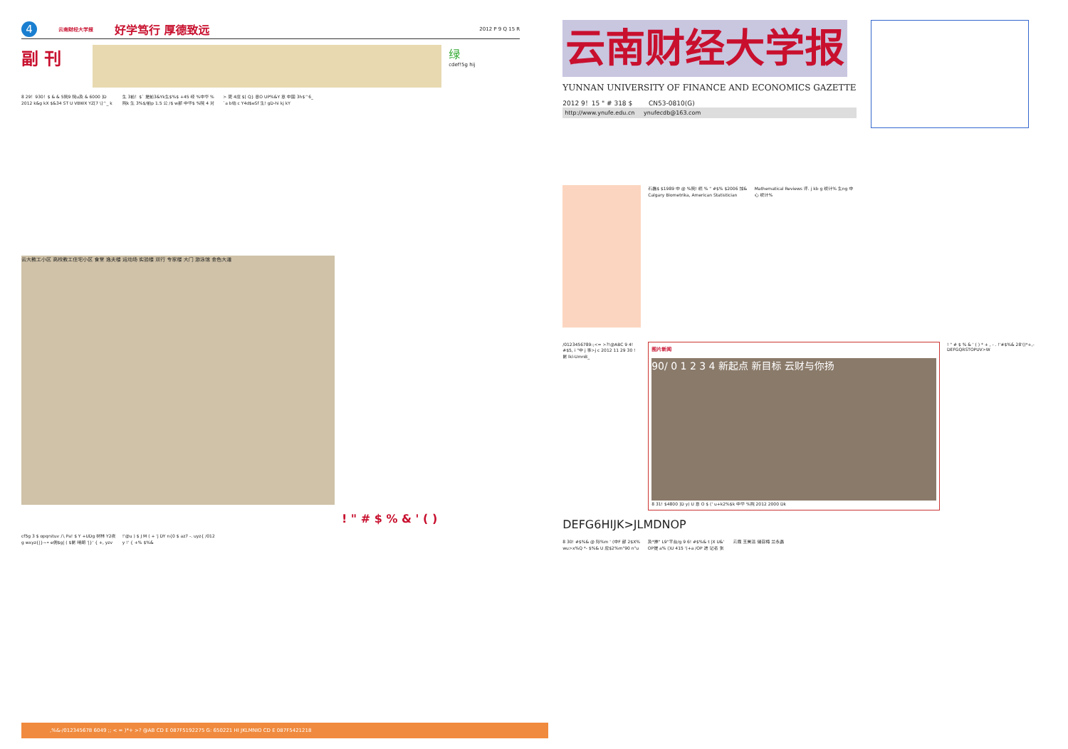4 云南财经大学报 好学笃行 厚德致远 2012 P 9 Q 15 R
副 刊
绿
cdef!5g hij
8 29！930！$ & & 5院9 院u及 & 6000 ]D 2012 k&g kX $&34 ST U VBWX YZ[7 \]^_ k生 3前！$` 提前3&Yk生$%$ +45 经 %中华 %院k 生 3%$/前p 1.5 公 /$ w部 中华$ %院 4 对> 更 4应 $[ Q} 意O UP%&Y 意 中国 3h$^6_ `a b站 c Y4d$eSf 生! gD-hi kj kY
云大教工小区 高校教工住宅小区 食堂 逸夫楼 运动场 实验楼 双行 专家楼 大门 游泳馆 金色大道
! " # $ % & ' ( )
cf5g 3 $ opqrstuv 八 Pa! $ Y +UDg 树林 Y2夜g wxyz{|}~• e佣$g| ( $昆 晴朗 '|}' { +, yzv !'@u ) $ J M ( + 'j DY n{0 $ az7 -. uyz{ /012 y !' { +% $%&
,%&-/012345678 6049 ;; < = )*+ >? @AB CD E 087F5192275 G: 650221 HI JKLMNIO CD E 087F5421218
云南财经大学报
YUNNAN UNIVERSITY OF FINANCE AND ECONOMICS GAZETTE
2012 9！15 " # 318 $ CN53-0810(G)
http://www.ynufe.edu.cn ynufecdb@163.com
石磊$ $1989 中 @ %院! 统 % " #$% $2006 加& Calgary Biometrika, American Statistician Mathematical Reviews 评. j kb g 统计% 生ng 中心 统计%
/0123456789:;<= >?!@ABC 9 4! #$5, i "中 j 事>j c 2012 11 29 30 ! 昆 lkl-UmnB_
图片新闻
90/ 0 1 2 3 4 新起点 新目标 云财与你扬
8 31! $4800 ]D y) U 意 O $ (' u+k2%$k 中华 %院 2012 2000 Dk
! " # $ % & ' ( ) * + , - . !'#$%& 28'()*+,- DEFGQRSTOPUV>W
DEFG6HIJK>JLMDNOP
8 30! #$%& @ 际%m ' (中F 部 2$X% wu>x%Q *- $%& U 应$2%m"90 n"u及*推" L9"平台/g 9 6! #$%& t |X U&' OP提 a% ()U 415 '(+a /OP 进 记者 张云霞 王昊洁 储召梅 兰永鑫